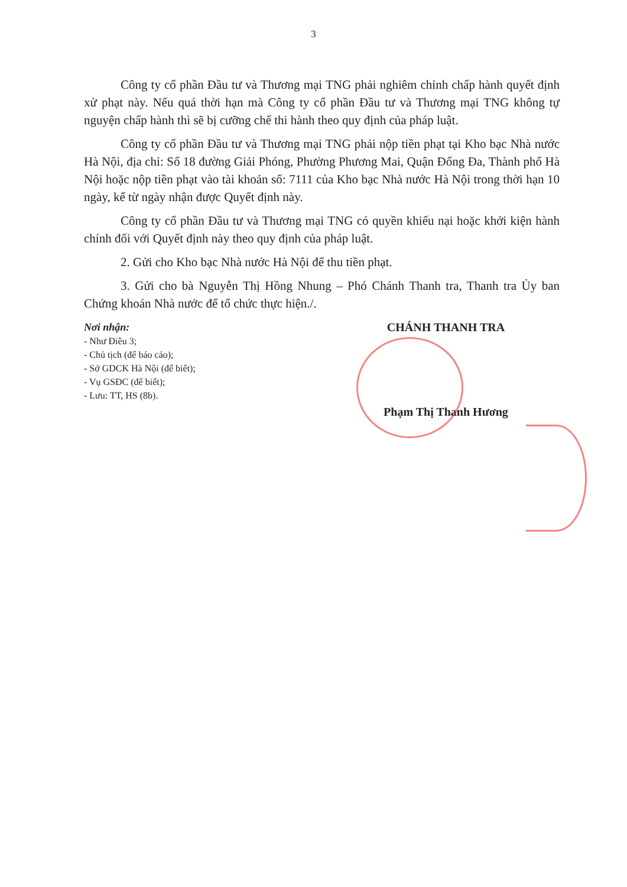3
Công ty cổ phần Đầu tư và Thương mại TNG phải nghiêm chỉnh chấp hành quyết định xử phạt này. Nếu quá thời hạn mà Công ty cổ phần Đầu tư và Thương mại TNG không tự nguyện chấp hành thì sẽ bị cưỡng chế thi hành theo quy định của pháp luật.
Công ty cổ phần Đầu tư và Thương mại TNG phải nộp tiền phạt tại Kho bạc Nhà nước Hà Nội, địa chỉ: Số 18 đường Giải Phóng, Phường Phương Mai, Quận Đống Đa, Thành phố Hà Nội hoặc nộp tiền phạt vào tài khoản số: 7111 của Kho bạc Nhà nước Hà Nội trong thời hạn 10 ngày, kể từ ngày nhận được Quyết định này.
Công ty cổ phần Đầu tư và Thương mại TNG có quyền khiếu nại hoặc khởi kiện hành chính đối với Quyết định này theo quy định của pháp luật.
2. Gửi cho Kho bạc Nhà nước Hà Nội để thu tiền phạt.
3. Gửi cho bà Nguyễn Thị Hồng Nhung – Phó Chánh Thanh tra, Thanh tra Ủy ban Chứng khoán Nhà nước để tổ chức thực hiện./.
Nơi nhận:
- Như Điều 3;
- Chủ tịch (để báo cáo);
- Sở GDCK Hà Nội (để biết);
- Vụ GSĐC (để biết);
- Lưu: TT, HS (8b).
CHÁNH THANH TRA
Phạm Thị Thanh Hương